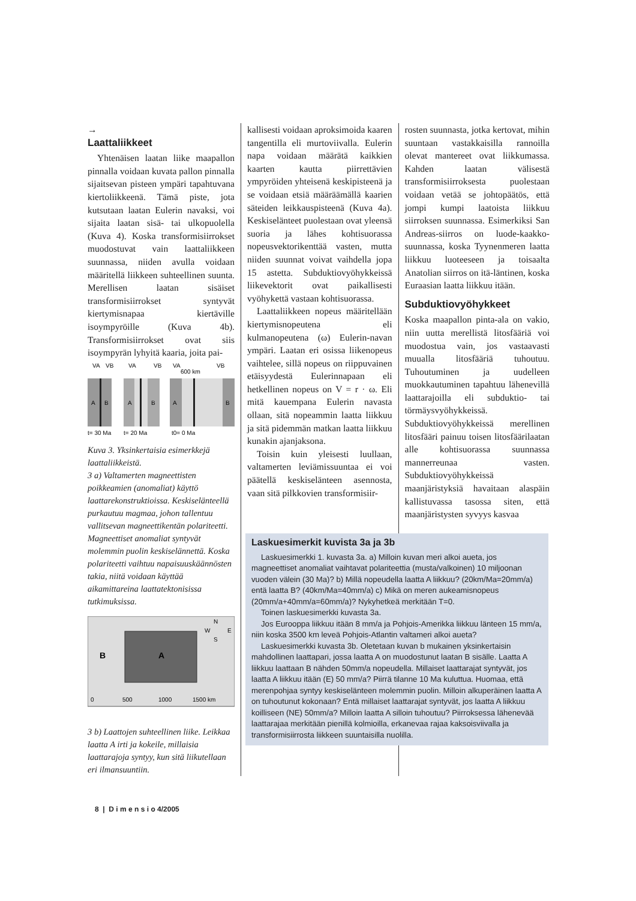→
Laattaliikkeet
Yhtenäisen laatan liike maapallon pinnalla voidaan kuvata pallon pinnalla sijaitsevan pisteen ympäri tapahtuvana kiertoliikkeenä. Tämä piste, jota kutsutaan laatan Eulerin navaksi, voi sijaita laatan sisä- tai ulkopuolella (Kuva 4). Koska transformisiirrokset muodostuvat vain laattaliikkeen suunnassa, niiden avulla voidaan määritellä liikkeen suhteellinen suunta. Merellisen laatan sisäiset transformisiirrokset syntyvät kiertymisnapaa kiertäville isoympyröille (Kuva 4b). Transformisiirrokset ovat siis isoympyrän lyhyitä kaaria, joita pai-
VA
VB
VA
VB
VA
600 km
VB
A
B
A
B
A
B
t= 30 Ma
t= 20 Ma
t0= 0 Ma
Kuva 3. Yksinkertaisia esimerkkejä laattaliikkeistä.
3 a) Valtamerten magneettisten poikkeamien (anomaliat) käyttö laattarekonstruktioissa. Keskiselänteellä purkautuu magmaa, johon tallentuu vallitsevan magneettikentän polariteetti. Magneettiset anomaliat syntyvät molemmin puolin keskiselännettä. Koska polariteetti vaihtuu napaisuuskäännösten takia, niitä voidaan käyttää aikamittareina laattatektonisissa tutkimuksissa.
B
A
N
W
E
S
0
500
1000
1500 km
3 b) Laattojen suhteellinen liike. Leikkaa laatta A irti ja kokeile, millaisia laattarajoja syntyy, kun sitä liikutellaan eri ilmansuuntiin.
kallisesti voidaan aproksimoida kaaren tangentilla eli murtoviivalla. Eulerin napa voidaan määrätä kaikkien kaarten kautta piirrettävien ympyröiden yhteisenä keskipisteenä ja se voidaan etsiä määräämällä kaarien säteiden leikkauspisteenä (Kuva 4a). Keskiselänteet puolestaan ovat yleensä suoria ja lähes kohtisuorassa nopeusvektorikenttää vasten, mutta niiden suunnat voivat vaihdella jopa 15 astetta. Subduktiovyöhykkeissä liikevektorit ovat paikallisesti vyöhykettä vastaan kohtisuorassa.
Laattaliikkeen nopeus määritellään kiertymisnopeutena eli kulmanopeutena (ω) Eulerin-navan ympäri. Laatan eri osissa liikenopeus vaihtelee, sillä nopeus on riippuvainen etäisyydestä Eulerinnapaan eli hetkellinen nopeus on V = r · ω. Eli mitä kauempana Eulerin navasta ollaan, sitä nopeammin laatta liikkuu ja sitä pidemmän matkan laatta liikkuu kunakin ajanjaksona.
Toisin kuin yleisesti luullaan, valtamerten leviämissuuntaa ei voi päätellä keskiselänteen asennosta, vaan sitä pilkkovien transformisiir-
rosten suunnasta, jotka kertovat, mihin suuntaan vastakkaisilla rannoilla olevat mantereet ovat liikkumassa. Kahden laatan välisestä transformisiirroksesta puolestaan voidaan vetää se johtopäätös, että jompi kumpi laatoista liikkuu siirroksen suunnassa. Esimerkiksi San Andreas-siirros on luode-kaakko-suunnassa, koska Tyynenmeren laatta liikkuu luoteeseen ja toisaalta Anatolian siirros on itä-läntinen, koska Euraasian laatta liikkuu itään.
Subduktiovyöhykkeet
Koska maapallon pinta-ala on vakio, niin uutta merellistä litosfääriä voi muodostua vain, jos vastaavasti muualla litosfääriä tuhoutuu. Tuhoutuminen ja uudelleen muokkautuminen tapahtuu lähenevillä laattarajoilla eli subduktio- tai törmäysvyöhykkeissä. Subduktiovyöhykkeissä merellinen litosfääri painuu toisen litosfäärilaatan alle kohtisuorassa suunnassa mannerreunaa vasten. Subduktiovyöhykkeissä maanjäristyksiä havaitaan alaspäin kallistuvassa tasossa siten, että maanjäristysten syvyys kasvaa
Laskuesimerkit kuvista 3a ja 3b
Laskuesimerkki 1. kuvasta 3a. a) Milloin kuvan meri alkoi aueta, jos magneettiset anomaliat vaihtavat polariteettia (musta/valkoinen) 10 miljoonan vuoden välein (30 Ma)? b) Millä nopeudella laatta A liikkuu? (20km/Ma=20mm/a) entä laatta B? (40km/Ma=40mm/a) c) Mikä on meren aukeamisnopeus (20mm/a+40mm/a=60mm/a)? Nykyhetkeä merkitään T=0.
Toinen laskuesimerkki kuvasta 3a.
Jos Eurooppa liikkuu itään 8 mm/a ja Pohjois-Amerikka liikkuu länteen 15 mm/a, niin koska 3500 km leveä Pohjois-Atlantin valtameri alkoi aueta?
Laskuesimerkki kuvasta 3b. Oletetaan kuvan b mukainen yksinkertaisin mahdollinen laattapari, jossa laatta A on muodostunut laatan B sisälle. Laatta A liikkuu laattaan B nähden 50mm/a nopeudella. Millaiset laattarajat syntyvät, jos laatta A liikkuu itään (E) 50 mm/a? Piirrä tilanne 10 Ma kuluttua. Huomaa, että merenpohjaa syntyy keskiselänteen molemmin puolin. Milloin alkuperäinen laatta A on tuhoutunut kokonaan? Entä millaiset laattarajat syntyvät, jos laatta A liikkuu koilliseen (NE) 50mm/a? Milloin laatta A silloin tuhoutuu? Piirroksessa lähenevää laattarajaa merkitään pienillä kolmioilla, erkanevaa rajaa kaksoisviivalla ja transformisiirrosta liikkeen suuntaisilla nuolilla.
8 | D i m e n s i o 4/2005